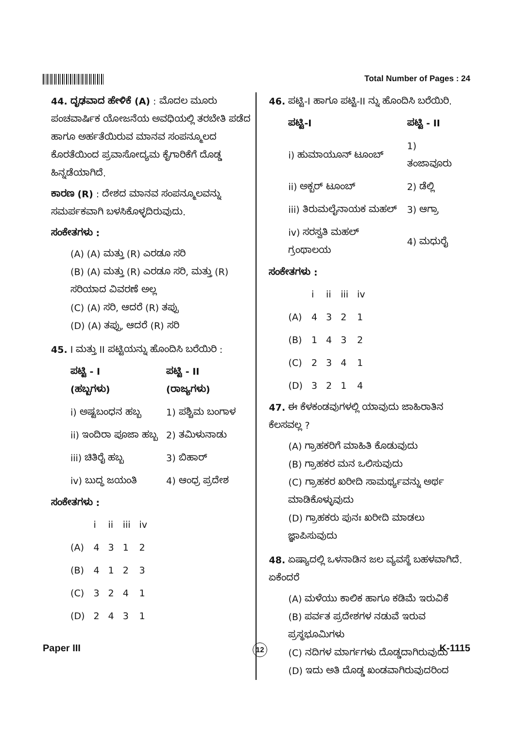Total Number of Pages : 24
44. ದೃಢವಾದ ಹೇಳಿಕೆ (A) : ಮೊದಲ ಮೂರು ಪಂಚವಾರ್ಷಿಕ ಯೋಜನೆಯ ಅವಧಿಯಲ್ಲಿ ತರಬೇತಿ ಪಡೆದ ಹಾಗೂ ಅರ್ಹತೆಯಿರುವ ಮಾನವ ಸಂಪನ್ಮೂಲದ ಕೊರತೆಯಿಂದ ಪ್ರವಾಸೋದ್ಯಮ ಕೈಗಾರಿಕೆಗೆ ದೊಡ್ಡ ಹಿನ್ನಡೆಯಾಗಿದೆ.
ಕಾರಣ (R) : ದೇಶದ ಮಾನವ ಸಂಪನ್ಮೂಲವನ್ನು ಸಮರ್ಪಕವಾಗಿ ಬಳಸಿಕೊಳ್ಳದಿರುವುದು.
ಸಂಕೇತಗಳು :
(A) (A) ಮತ್ತು (R) ಎರಡೂ ಸರಿ
(B) (A) ಮತ್ತು (R) ಎರಡೂ ಸರಿ, ಮತ್ತು (R) ಸರಿಯಾದ ವಿವರಣೆ ಅಲ್ಲ
(C) (A) ಸರಿ, ಆದರೆ (R) ತಪ್ಪು
(D) (A) ತಪ್ಪು, ಆದರೆ (R) ಸರಿ
45. I ಮತ್ತು II ಪಟ್ಟಿಯನ್ನು ಹೊಂದಿಸಿ ಬರೆಯಿರಿ :
| ಪಟ್ಟಿ - I (ಹಬ್ಬಗಳು) | ಪಟ್ಟಿ - II (ರಾಜ್ಯಗಳು) |
| --- | --- |
| i) ಅಷ್ಟಬಂಧನ ಹಬ್ಬ | 1) ಪಶ್ಚಿಮ ಬಂಗಾಳ |
| ii) ಇಂದಿರಾ ಪೂಜಾ ಹಬ್ಬ | 2) ತಮಿಳುನಾಡು |
| iii) ಚಿತಿರೈ ಹಬ್ಬ | 3) ಬಿಹಾರ್ |
| iv) ಬುದ್ಧ ಜಯಂತಿ | 4) ಆಂಧ್ರ ಪ್ರದೇಶ |
ಸಂಕೇತಗಳು :
| | i | ii | iii | iv |
| --- | --- | --- | --- | --- |
| (A) | 4 | 3 | 1 | 2 |
| (B) | 4 | 1 | 2 | 3 |
| (C) | 3 | 2 | 4 | 1 |
| (D) | 2 | 4 | 3 | 1 |
46. ಪಟ್ಟಿ-I ಹಾಗೂ ಪಟ್ಟಿ-II ನ್ನು ಹೊಂದಿಸಿ ಬರೆಯಿರಿ.
| ಪಟ್ಟಿ-I | ಪಟ್ಟಿ - II |
| --- | --- |
| i) ಹುಮಾಯೂನ್ ಟೂಂಬ್ | 1) ತಂಜಾವೂರು |
| ii) ಅಕ್ಬರ್ ಟೂಂಬ್ | 2) ಡೆಲ್ಲಿ |
| iii) ತಿರುಮಲೈನಾಯಕ ಮಹಲ್ | 3) ಆಗ್ರಾ |
| iv) ಸರಸ್ವತಿ ಮಹಲ್ ಗ್ರಂಥಾಲಯ | 4) ಮಧುರೈ |
ಸಂಕೇತಗಳು :
| | i | ii | iii | iv |
| --- | --- | --- | --- | --- |
| (A) | 4 | 3 | 2 | 1 |
| (B) | 1 | 4 | 3 | 2 |
| (C) | 2 | 3 | 4 | 1 |
| (D) | 3 | 2 | 1 | 4 |
47. ಈ ಕೆಳಕಂಡವುಗಳಲ್ಲಿ ಯಾವುದು ಜಾಹಿರಾತಿನ ಕೆಲಸವಲ್ಲ ?
(A) ಗ್ರಾಹಕರಿಗೆ ಮಾಹಿತಿ ಕೊಡುವುದು
(B) ಗ್ರಾಹಕರ ಮನ ಒಲಿಸುವುದು
(C) ಗ್ರಾಹಕರ ಖರೀದಿ ಸಾಮರ್ಥ್ಯವನ್ನು ಅರ್ಥ ಮಾಡಿಕೊಳ್ಳುವುದು
(D) ಗ್ರಾಹಕರು ಪುನಃ ಖರೀದಿ ಮಾಡಲು ಜ್ಞಾಪಿಸುವುದು
48. ಏಷ್ಯಾದಲ್ಲಿ ಒಳನಾಡಿನ ಜಲ ವ್ಯವಸ್ಥೆ ಬಹಳವಾಗಿದೆ. ಏಕೆಂದರೆ
(A) ಮಳೆಯು ಕಾಲಿಕ ಹಾಗೂ ಕಡಿಮೆ ಇರುವಿಕೆ
(B) ಪರ್ವತ ಪ್ರದೇಶಗಳ ನಡುವೆ ಇರುವ ಪ್ರಸ್ಥಭೂಮಿಗಳು
(C) ನದಿಗಳ ಮಾರ್ಗಗಳು ದೊಡ್ಡದಾಗಿರುವುದು
(D) ಇದು ಅತಿ ದೊಡ್ಡ ಖಂಡವಾಗಿರುವುದರಿಂದ
Paper III 12 K-1115